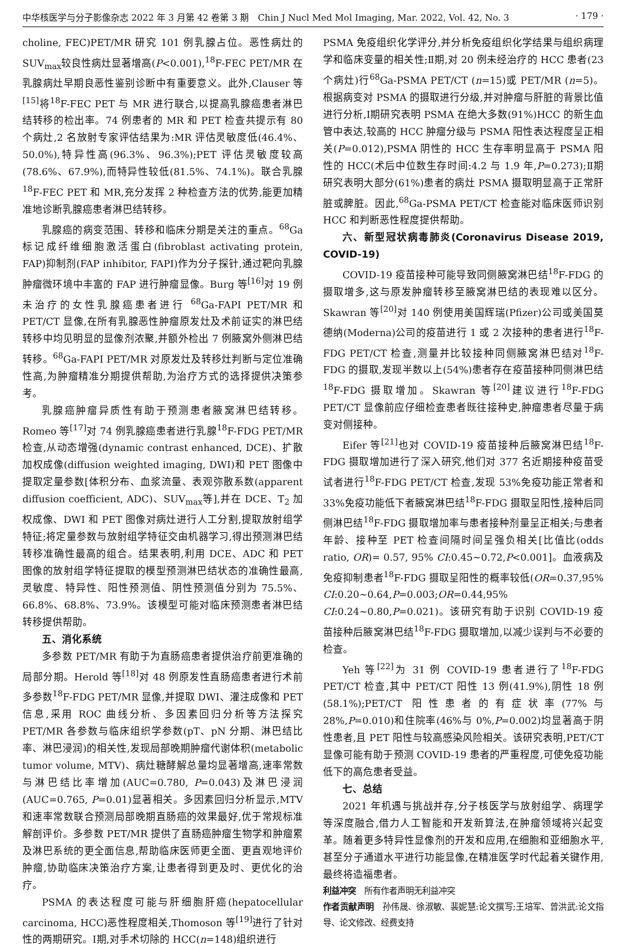中华核医学与分子影像杂志 2022 年 3 月第 42 卷第 3 期　Chin J Nucl Med Mol Imaging, Mar. 2022, Vol. 42, No. 3 · 179 ·
choline, FEC)PET/MR 研究 101 例乳腺占位。恶性病灶的 SUV<sub>max</sub>较良性病灶显著增高(P<0.001),<sup>18</sup>F-FEC PET/MR 在乳腺病灶早期良恶性鉴别诊断中有重要意义。此外,Clauser 等<sup>[15]</sup>将<sup>18</sup>F-FEC PET 与 MR 进行联合,以提高乳腺癌患者淋巴结转移的检出率。74 例患者的 MR 和 PET 检查共提示有 80 个病灶,2 名放射专家评估结果为:MR 评估灵敏度低(46.4%、50.0%),特异性高(96.3%、96.3%);PET 评估灵敏度较高(78.6%、67.9%),而特异性较低(81.5%、74.1%)。联合乳腺<sup>18</sup>F-FEC PET 和 MR,充分发挥 2 种检查方法的优势,能更加精准地诊断乳腺癌患者淋巴结转移。
乳腺癌的病变范围、转移和临床分期是关注的重点。<sup>68</sup>Ga 标记成纤维细胞激活蛋白(fibroblast activating protein, FAP)抑制剂(FAP inhibitor, FAPI)作为分子探针,通过靶向乳腺肿瘤微环境中丰富的 FAP 进行肿瘤显像。Burg 等<sup>[16]</sup>对 19 例未治疗的女性乳腺癌患者进行 <sup>68</sup>Ga-FAPI PET/MR 和 PET/CT 显像,在所有乳腺恶性肿瘤原发灶及术前证实的淋巴结转移中均见明显的显像剂浓聚,并额外检出 7 例腋窝外侧淋巴结转移。<sup>68</sup>Ga-FAPI PET/MR 对原发灶及转移灶判断与定位准确性高,为肿瘤精准分期提供帮助,为治疗方式的选择提供决策参考。
乳腺癌肿瘤异质性有助于预测患者腋窝淋巴结转移。Romeo 等<sup>[17]</sup>对 74 例乳腺癌患者进行乳腺<sup>18</sup>F-FDG PET/MR 检查,从动态增强(dynamic contrast enhanced, DCE)、扩散加权成像(diffusion weighted imaging, DWI)和 PET 图像中提取定量参数[体积分布、血浆流量、表观弥散系数(apparent diffusion coefficient, ADC)、SUV<sub>max</sub>等],并在 DCE、T<sub>2</sub> 加权成像、DWI 和 PET 图像对病灶进行人工分割,提取放射组学特征;将定量参数与放射组学特征交由机器学习,得出预测淋巴结转移准确性最高的组合。结果表明,利用 DCE、ADC 和 PET 图像的放射组学特征提取的模型预测淋巴结状态的准确性最高,灵敏度、特异性、阳性预测值、阴性预测值分别为 75.5%、66.8%、68.8%、73.9%。该模型可能对临床预测患者淋巴结转移提供帮助。
五、消化系统
多参数 PET/MR 有助于为直肠癌患者提供治疗前更准确的局部分期。Herold 等<sup>[18]</sup>对 48 例原发性直肠癌患者进行术前多参数<sup>18</sup>F-FDG PET/MR 显像,并提取 DWI、灌注成像和 PET 信息,采用 ROC 曲线分析、多因素回归分析等方法探究 PET/MR 各参数与临床组织学参数(pT、pN 分期、淋巴结比率、淋巴浸润)的相关性,发现局部晚期肿瘤代谢体积(metabolic tumor volume, MTV)、病灶糖酵解总量均显著增高,速率常数与淋巴结比率增加(AUC=0.780, P=0.043)及淋巴浸润(AUC=0.765, P=0.01)显著相关。多因素回归分析显示,MTV 和速率常数联合预测局部晚期直肠癌的效果最好,优于常规标准解剖评价。多参数 PET/MR 提供了直肠癌肿瘤生物学和肿瘤累及淋巴系统的更全面信息,帮助临床医师更全面、更直观地评价肿瘤,协助临床决策治疗方案,让患者得到更及时、更优化的治疗。
PSMA 的表达程度可能与肝细胞肝癌(hepatocellular carcinoma, HCC)恶性程度相关,Thomoson 等<sup>[19]</sup>进行了针对性的两期研究。Ⅰ期,对手术切除的 HCC(n=148)组织进行
PSMA 免疫组织化学评分,并分析免疫组织化学结果与组织病理学和临床变量的相关性;Ⅱ期,对 20 例未经治疗的 HCC 患者(23 个病灶)行<sup>68</sup>Ga-PSMA PET/CT (n=15)或 PET/MR (n=5)。根据病变对 PSMA 的摄取进行分级,并对肿瘤与肝脏的背景比值进行分析,Ⅰ期研究表明 PSMA 在绝大多数(91%)HCC 的新生血管中表达,较高的 HCC 肿瘤分级与 PSMA 阳性表达程度呈正相关(P=0.012),PSMA 阴性的 HCC 生存率明显高于 PSMA 阳性的 HCC(术后中位数生存时间:4.2 与 1.9 年,P=0.273);Ⅱ期研究表明大部分(61%)患者的病灶 PSMA 摄取明显高于正常肝脏或脾脏。因此,<sup>68</sup>Ga-PSMA PET/CT 检查能对临床医师识别 HCC 和判断恶性程度提供帮助。
六、新型冠状病毒肺炎(Coronavirus Disease 2019, COVID-19)
COVID-19 疫苗接种可能导致同侧腋窝淋巴结<sup>18</sup>F-FDG 的摄取增多,这与原发肿瘤转移至腋窝淋巴结的表现难以区分。Skawran 等<sup>[20]</sup>对 140 例使用美国辉瑞(Pfizer)公司或美国莫德纳(Moderna)公司的疫苗进行 1 或 2 次接种的患者进行<sup>18</sup>F-FDG PET/CT 检查,测量并比较接种同侧腋窝淋巴结对<sup>18</sup>F-FDG 的摄取,发现半数以上(54%)患者存在疫苗接种同侧淋巴结<sup>18</sup>F-FDG 摄取增加。Skawran 等<sup>[20]</sup>建议进行<sup>18</sup>F-FDG PET/CT 显像前应仔细检查患者既往接种史,肿瘤患者尽量于病变对侧接种。
Eifer 等<sup>[21]</sup>也对 COVID-19 疫苗接种后腋窝淋巴结<sup>18</sup>F-FDG 摄取增加进行了深入研究,他们对 377 名近期接种疫苗受试者进行<sup>18</sup>F-FDG PET/CT 检查,发现 53%免疫功能正常者和 33%免疫功能低下者腋窝淋巴结<sup>18</sup>F-FDG 摄取呈阳性,接种后同侧淋巴结<sup>18</sup>F-FDG 摄取增加率与患者接种剂量呈正相关;与患者年龄、接种至 PET 检查间隔时间呈强负相关[比值比(odds ratio, OR)= 0.57, 95% CI:0.45~0.72,P<0.001]。血液病及免疫抑制患者<sup>18</sup>F-FDG 摄取呈阳性的概率较低(OR=0.37,95% CI:0.20~0.64,P=0.003;OR=0.44,95% CI:0.24~0.80,P=0.021)。该研究有助于识别 COVID-19 疫苗接种后腋窝淋巴结<sup>18</sup>F-FDG 摄取增加,以减少误判与不必要的检查。
Yeh 等<sup>[22]</sup>为 31 例 COVID-19 患者进行了<sup>18</sup>F-FDG PET/CT 检查,其中 PET/CT 阳性 13 例(41.9%),阴性 18 例(58.1%);PET/CT 阳性患者的有症状率(77%与 28%,P=0.010)和住院率(46%与 0%,P=0.002)均显著高于阴性患者,且 PET 阳性与较高感染风险相关。该研究表明,PET/CT 显像可能有助于预测 COVID-19 患者的严重程度,可使免疫功能低下的高危患者受益。
七、总结
2021 年机遇与挑战并存,分子核医学与放射组学、病理学等深度融合,借力人工智能和开发新算法,在肿瘤领域将兴起变革。随着更多特异性显像剂的开发和应用,在细胞和亚细胞水平,甚至分子通道水平进行功能显像,在精准医学时代起着关键作用,最终将造福患者。
利益冲突　所有作者声明无利益冲突
作者贡献声明　孙伟晟、徐淑敏、裴妮慧:论文撰写;王培军、曾洪武:论文指导、论文修改、经费支持